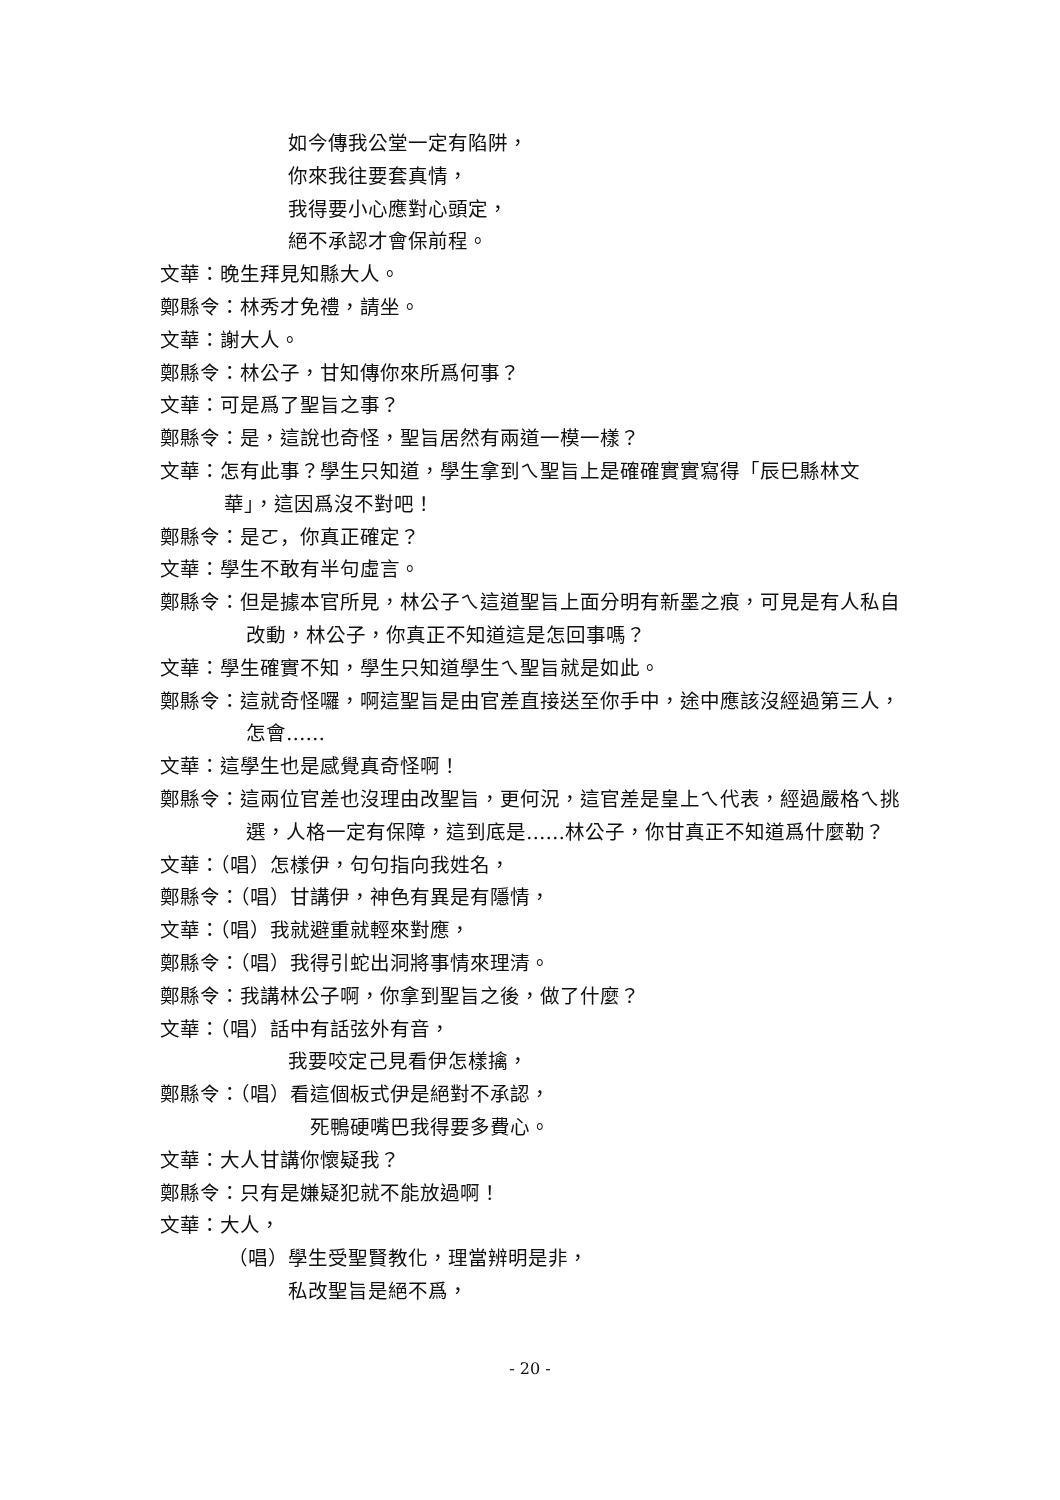如今傳我公堂一定有陷阱，
你來我往要套真情，
我得要小心應對心頭定，
絕不承認才會保前程。
文華：晚生拜見知縣大人。
鄭縣令：林秀才免禮，請坐。
文華：謝大人。
鄭縣令：林公子，甘知傳你來所爲何事？
文華：可是爲了聖旨之事？
鄭縣令：是，這說也奇怪，聖旨居然有兩道一模一樣？
文華：怎有此事？學生只知道，學生拿到ㄟ聖旨上是確確實實寫得「辰巳縣林文華」，這因爲沒不對吧！
鄭縣令：是ㄛ，你真正確定？
文華：學生不敢有半句虛言。
鄭縣令：但是據本官所見，林公子ㄟ這道聖旨上面分明有新墨之痕，可見是有人私自改動，林公子，你真正不知道這是怎回事嗎？
文華：學生確實不知，學生只知道學生ㄟ聖旨就是如此。
鄭縣令：這就奇怪囉，啊這聖旨是由官差直接送至你手中，途中應該沒經過第三人，怎會……
文華：這學生也是感覺真奇怪啊！
鄭縣令：這兩位官差也沒理由改聖旨，更何況，這官差是皇上ㄟ代表，經過嚴格ㄟ挑選，人格一定有保障，這到底是……林公子，你甘真正不知道爲什麼勒？
文華：（唱）怎樣伊，句句指向我姓名，
鄭縣令：（唱）甘講伊，神色有異是有隱情，
文華：（唱）我就避重就輕來對應，
鄭縣令：（唱）我得引蛇出洞將事情來理清。
鄭縣令：我講林公子啊，你拿到聖旨之後，做了什麼？
文華：（唱）話中有話弦外有音，
我要咬定己見看伊怎樣擒，
鄭縣令：（唱）看這個板式伊是絕對不承認，
死鴨硬嘴巴我得要多費心。
文華：大人甘講你懷疑我？
鄭縣令：只有是嫌疑犯就不能放過啊！
文華：大人，
（唱）學生受聖賢教化，理當辨明是非，
私改聖旨是絕不爲，
- 20 -